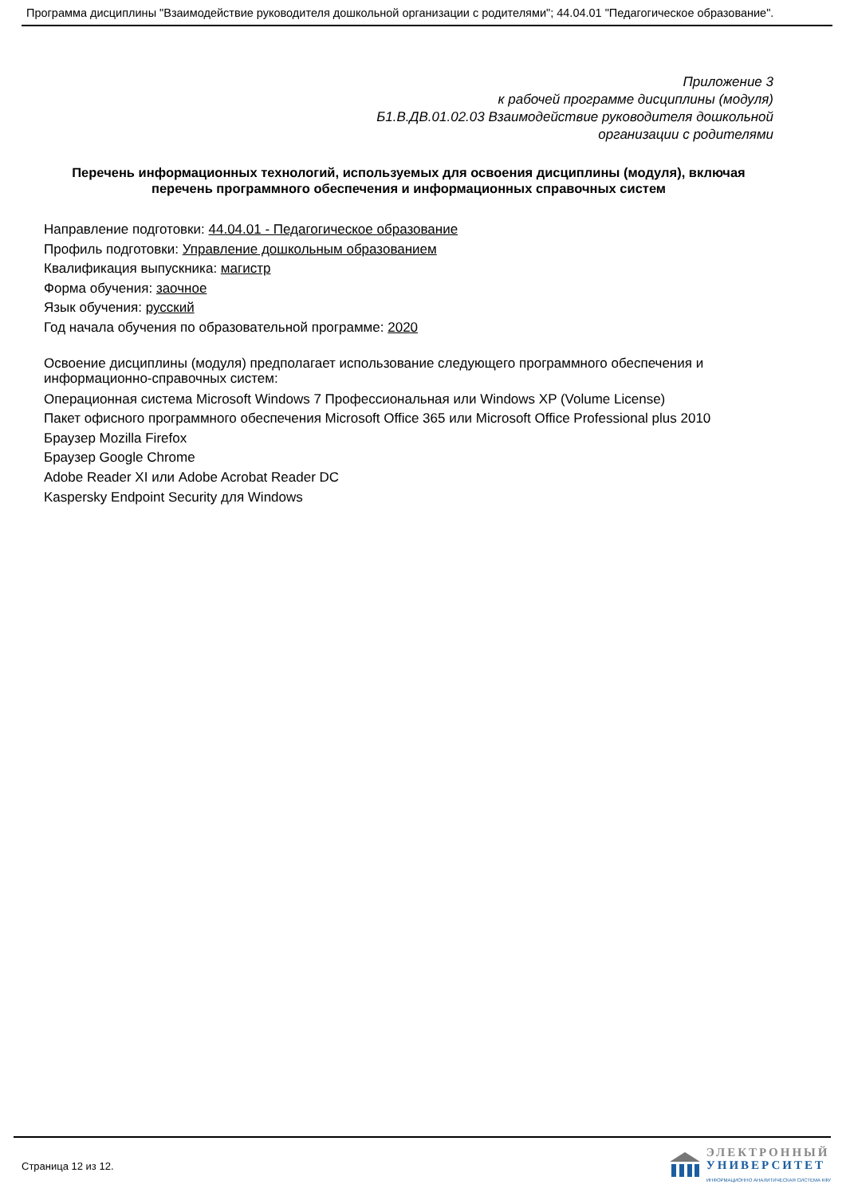Программа дисциплины "Взаимодействие руководителя дошкольной организации с родителями"; 44.04.01 "Педагогическое образование".
Приложение 3
к рабочей программе дисциплины (модуля)
Б1.В.ДВ.01.02.03 Взаимодействие руководителя дошкольной
организации с родителями
Перечень информационных технологий, используемых для освоения дисциплины (модуля), включая перечень программного обеспечения и информационных справочных систем
Направление подготовки: 44.04.01 - Педагогическое образование
Профиль подготовки: Управление дошкольным образованием
Квалификация выпускника: магистр
Форма обучения: заочное
Язык обучения: русский
Год начала обучения по образовательной программе: 2020
Освоение дисциплины (модуля) предполагает использование следующего программного обеспечения и информационно-справочных систем:
Операционная система Microsoft Windows 7 Профессиональная или Windows XP (Volume License)
Пакет офисного программного обеспечения Microsoft Office 365 или Microsoft Office Professional plus 2010
Браузер Mozilla Firefox
Браузер Google Chrome
Adobe Reader XI или Adobe Acrobat Reader DC
Kaspersky Endpoint Security для Windows
Страница 12 из 12.
ЭЛЕКТРОННЫЙ
УНИВЕРСИТЕТ
ИНФОРМАЦИОННО АНАЛИТИЧЕСКАЯ СИСТЕМА КФУ